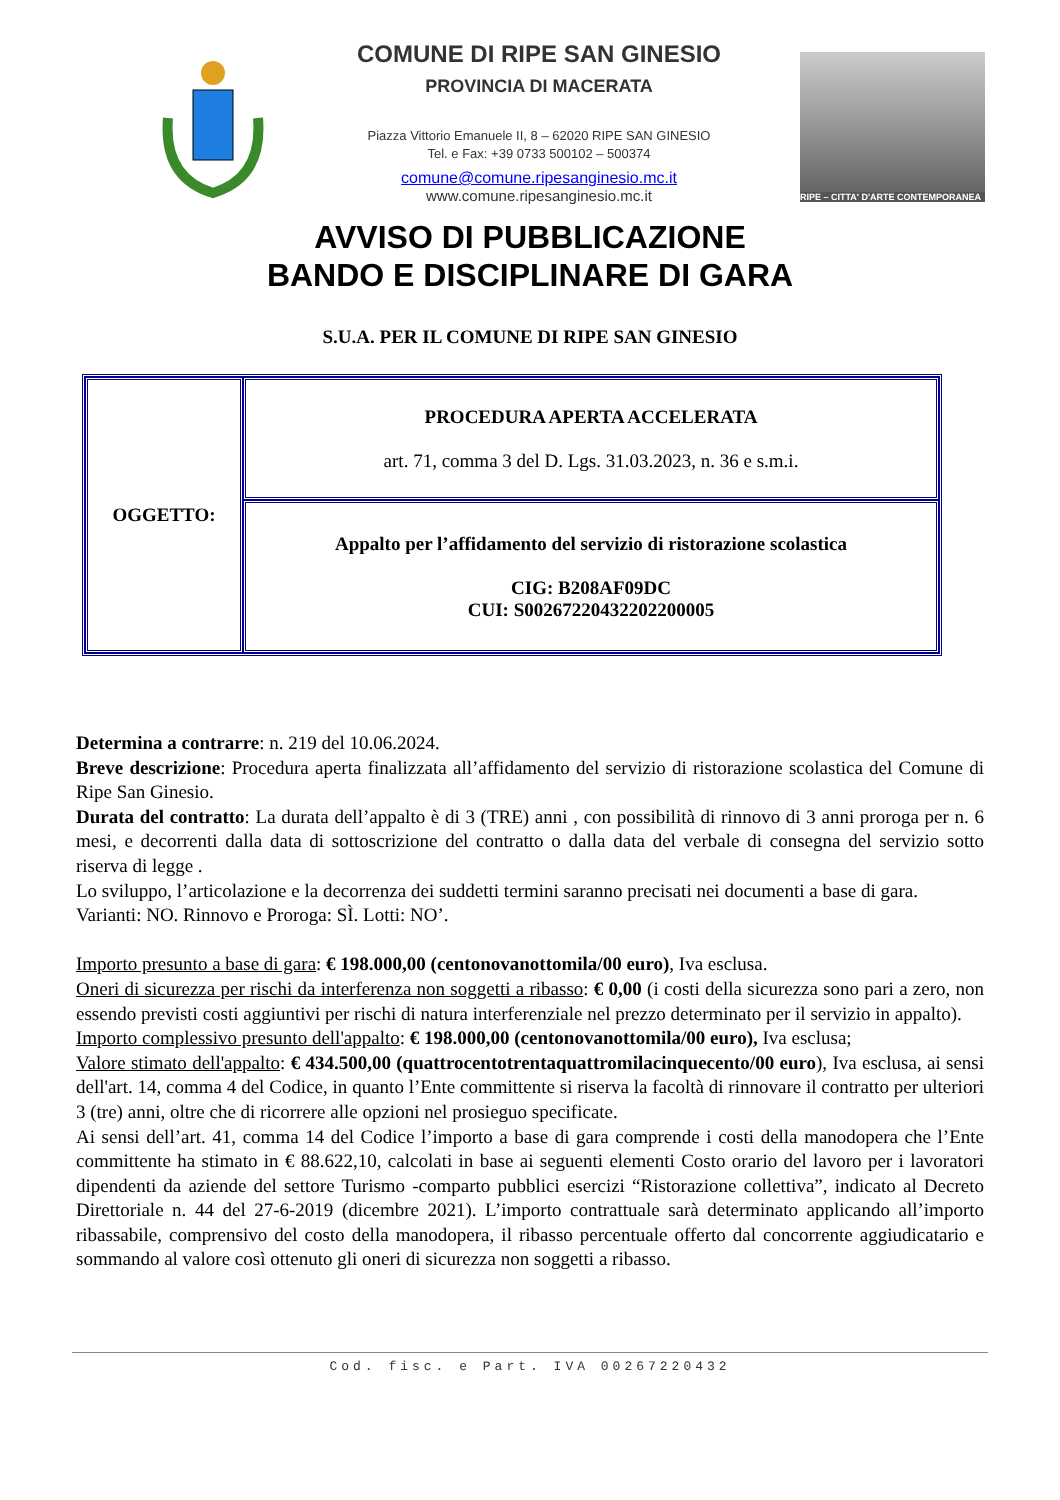COMUNE DI RIPE SAN GINESIO
PROVINCIA DI MACERATA
Piazza Vittorio Emanuele II, 8 – 62020 RIPE SAN GINESIO
Tel. e Fax: +39 0733 500102 – 500374
comune@comune.ripesanginesio.mc.it
www.comune.ripesanginesio.mc.it
RIPE – CITTA' D'ARTE CONTEMPORANEA
AVVISO DI PUBBLICAZIONE
BANDO E DISCIPLINARE DI GARA
S.U.A. PER IL COMUNE DI RIPE SAN GINESIO
| OGGETTO: | PROCEDURA APERTA ACCELERATA art. 71, comma 3 del D. Lgs. 31.03.2023, n. 36 e s.m.i. |
| | Appalto per l’affidamento del servizio di ristorazione scolastica CIG: B208AF09DC CUI: S00267220432202200005 |
Determina a contrarre: n. 219 del 10.06.2024.
Breve descrizione: Procedura aperta finalizzata all’affidamento del servizio di ristorazione scolastica del Comune di Ripe San Ginesio.
Durata del contratto: La durata dell’appalto è di 3 (TRE) anni , con possibilità di rinnovo di 3 anni proroga per n. 6 mesi, e decorrenti dalla data di sottoscrizione del contratto o dalla data del verbale di consegna del servizio sotto riserva di legge .
Lo sviluppo, l’articolazione e la decorrenza dei suddetti termini saranno precisati nei documenti a base di gara.
Varianti: NO. Rinnovo e Proroga: SÌ. Lotti: NO’.
Importo presunto a base di gara: € 198.000,00 (centonovanottomila/00 euro), Iva esclusa.
Oneri di sicurezza per rischi da interferenza non soggetti a ribasso: € 0,00 (i costi della sicurezza sono pari a zero, non essendo previsti costi aggiuntivi per rischi di natura interferenziale nel prezzo determinato per il servizio in appalto).
Importo complessivo presunto dell'appalto: € 198.000,00 (centonovanottomila/00 euro), Iva esclusa;
Valore stimato dell'appalto: € 434.500,00 (quattrocentotrentaquattromilacinquecento/00 euro), Iva esclusa, ai sensi dell'art. 14, comma 4 del Codice, in quanto l’Ente committente si riserva la facoltà di rinnovare il contratto per ulteriori 3 (tre) anni, oltre che di ricorrere alle opzioni nel prosieguo specificate.
Ai sensi dell’art. 41, comma 14 del Codice l’importo a base di gara comprende i costi della manodopera che l’Ente committente ha stimato in € 88.622,10, calcolati in base ai seguenti elementi Costo orario del lavoro per i lavoratori dipendenti da aziende del settore Turismo -comparto pubblici esercizi “Ristorazione collettiva”, indicato al Decreto Direttoriale n. 44 del 27-6-2019 (dicembre 2021). L’importo contrattuale sarà determinato applicando all’importo ribassabile, comprensivo del costo della manodopera, il ribasso percentuale offerto dal concorrente aggiudicatario e sommando al valore così ottenuto gli oneri di sicurezza non soggetti a ribasso.
Cod. fisc. e Part. IVA 00267220432